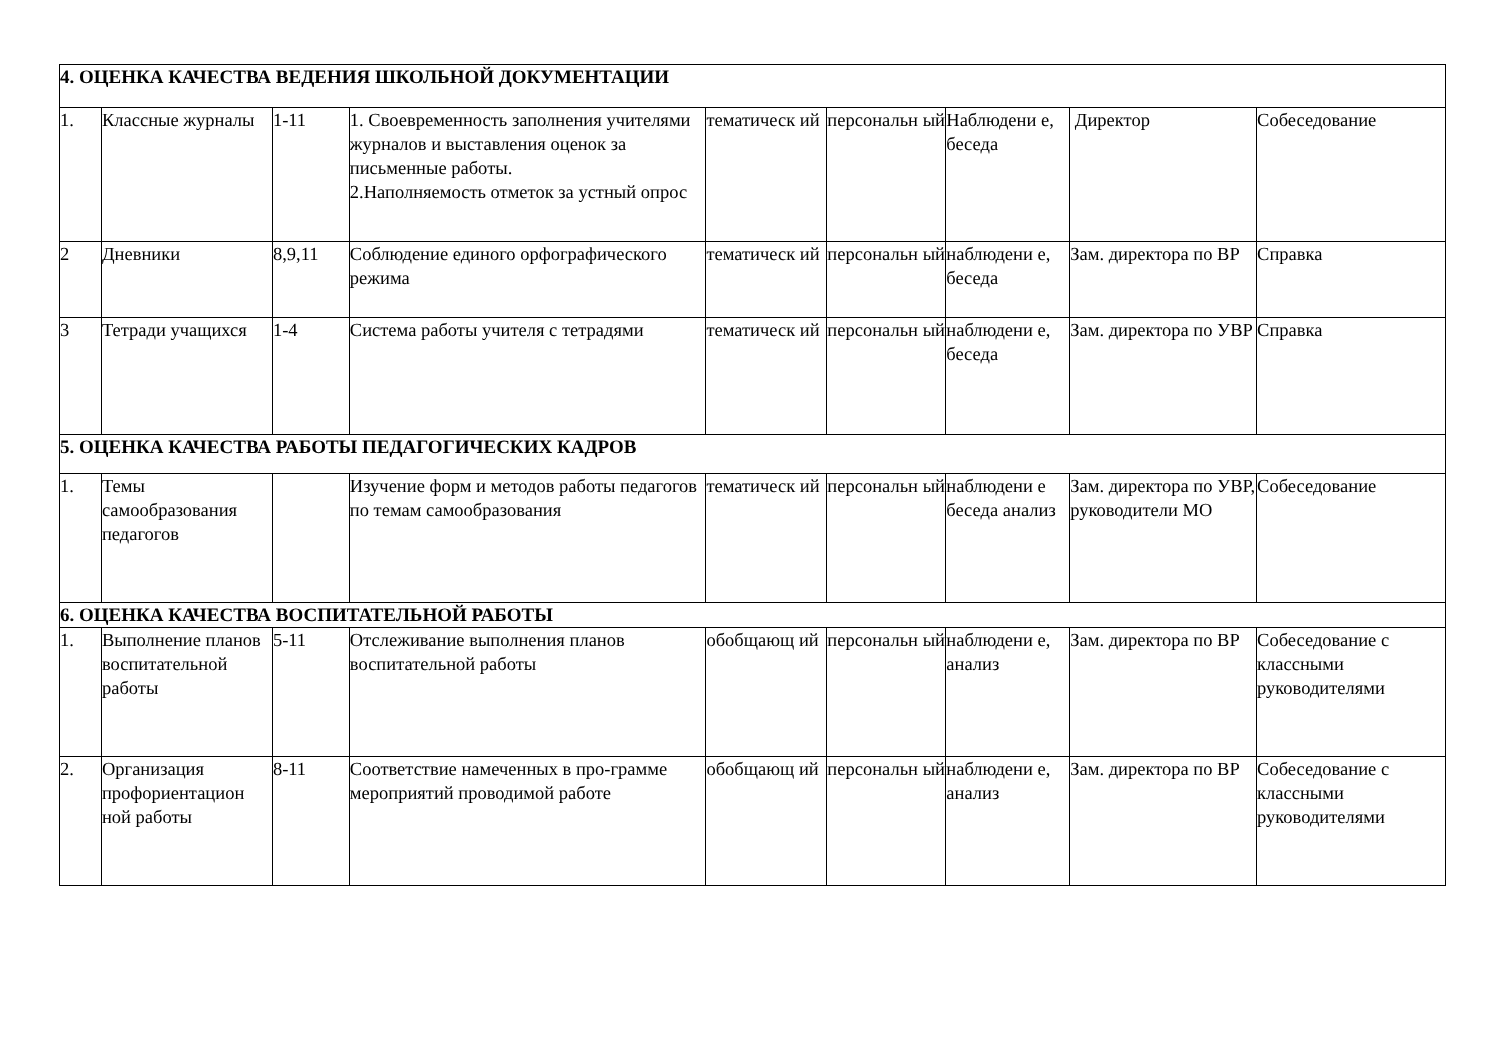| 4. ОЦЕНКА КАЧЕСТВА ВЕДЕНИЯ ШКОЛЬНОЙ ДОКУМЕНТАЦИИ | | | | | | | | |
| 1. | Классные журналы | 1-11 | 1. Своевременность заполнения учителями журналов и выставления оценок за письменные работы. 2.Наполняемость отметок за устный опрос | тематическ ий | персональн ый | Наблюдени е, беседа | Директор | Собеседование |
| 2 | Дневники | 8,9,11 | Соблюдение единого орфографического режима | тематическ ий | персональн ый | наблюдени е, беседа | Зам. директора по ВР | Справка |
| 3 | Тетради учащихся | 1-4 | Система работы учителя с тетрадями | тематическ ий | персональн ый | наблюдени е, беседа | Зам. директора по УВР | Справка |
| 5. ОЦЕНКА КАЧЕСТВА РАБОТЫ ПЕДАГОГИЧЕСКИХ КАДРОВ | | | | | | | | |
| 1. | Темы самообразования педагогов | | Изучение форм и методов работы педагогов по темам самообразования | тематическ ий | персональн ый | наблюдени е беседа анализ | Зам. директора по УВР, руководители МО | Собеседование |
| 6. ОЦЕНКА КАЧЕСТВА ВОСПИТАТЕЛЬНОЙ РАБОТЫ | | | | | | | | |
| 1. | Выполнение планов воспитательной работы | 5-11 | Отслеживание выполнения планов воспитательной работы | обобщающ ий | персональн ый | наблюдени е, анализ | Зам. директора по ВР | Собеседование с классными руководителями |
| 2. | Организация профориентацион ной работы | 8-11 | Соответствие намеченных в про-грамме мероприятий проводимой работе | обобщающ ий | персональн ый | наблюдени е, анализ | Зам. директора по ВР | Собеседование с классными руководителями |